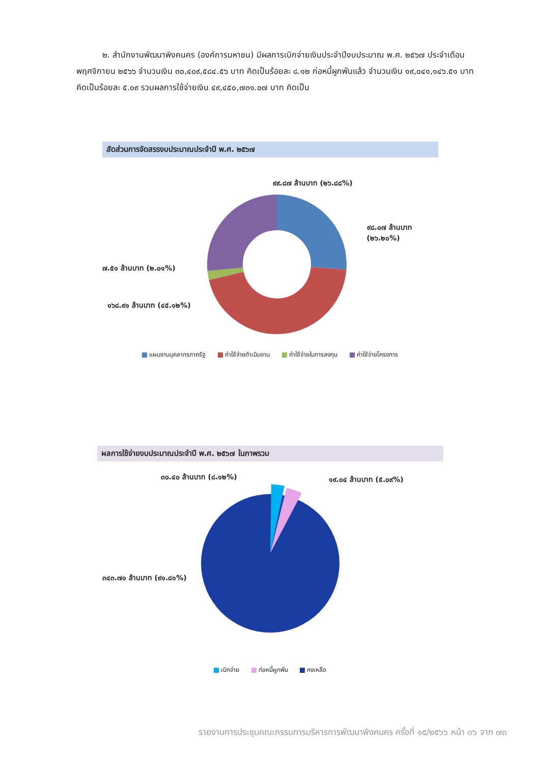๒. สำนักงานพัฒนาพิงคนคร (องค์การมหาชน) มีผลการเบิกจ่ายเงินประจำปีงบประมาณ พ.ศ. ๒๕๖๗ ประจำเดือนพฤศจิกายน ๒๕๖๖ จำนวนเงิน ๓๐,๔๐๙,๕๘๔.๕๖ บาท คิดเป็นร้อยละ ๘.๑๒ ก่อหนี้ผูกพันแล้ว จำนวนเงิน ๑๙,๐๔๑,๑๔๖.๕๑ บาท คิดเป็นร้อยละ ๕.๐๙ รวมผลการใช้จ่ายเงิน ๔๙,๔๕๐,๗๓๑.๐๗ บาท คิดเป็น
สัดส่วนการจัดสรรงบประมาณประจำปี พ.ศ. ๒๕๖๗
๙๙.๘๗ ล้านบาท (๒๖.๘๘%)
๙๘.๐๗ ล้านบาท (๒๖.๒๐%)
๗.๕๑ ล้านบาท (๒.๐๑%)
๑๖๘.๙๑ ล้านบาท (๔๕.๑๒%)
แผนงานบุคลากรภาครัฐ ค่าใช้จ่ายดำเนินงาน ค่าใช้จ่ายในการลงทุน ค่าใช้จ่ายโครงการ
ผลการใช้จ่ายงบประมาณประจำปี พ.ศ. ๒๕๖๗ ในภาพรวม
๓๐.๔๐ ล้านบาท (๘.๑๒%) ๑๙.๐๔ ล้านบาท (๕.๐๙%)
๓๔๓.๗๑ ล้านบาท (๙๑.๘๑%)
เบิกจ่าย ก่อหนี้ผูกพัน คงเหลือ
รายงานการประชุมคณะกรรมการบริหารการพัฒนาพิงคนคร ครั้งที่ ๑๕/๒๕๖๖ หน้า ๓๖ จาก ๗๓